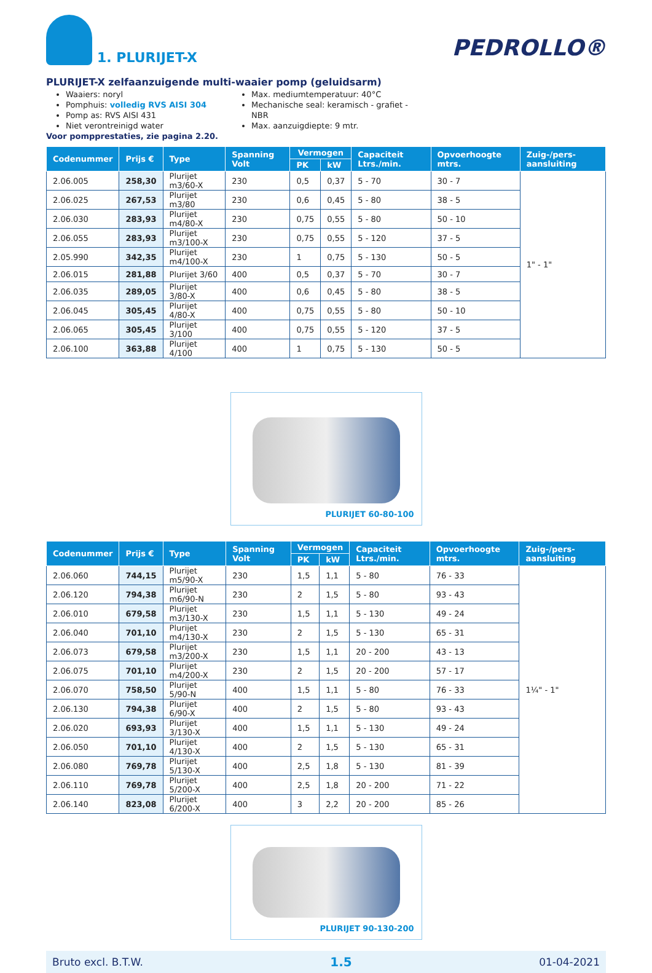1. PLURIJET-X
PEDROLLO®
PLURIJET-X zelfaanzuigende multi-waaier pomp (geluidsarm)
Waaiers: noryl
Pomphuis: volledig RVS AISI 304
Pomp as: RVS AISI 431
Niet verontreinigd water
Voor pompprestaties, zie pagina 2.20.
Max. mediumtemperatuur: 40°C
Mechanische seal: keramisch - grafiet - NBR
Max. aanzuigdiepte: 9 mtr.
| Codenummer | Prijs € | Type | Spanning Volt | Vermogen | | Capaciteit Ltrs./min. | Opvoerhoogte mtrs. | Zuig-/pers-aansluiting |
| --- | --- | --- | --- | --- | --- | --- | --- | --- |
| | | | | PK | kW | | | |
| 2.06.005 | 258,30 | Plurijet m3/60-X | 230 | 0,5 | 0,37 | 5 - 70 | 30 - 7 | 1" - 1" |
| 2.06.025 | 267,53 | Plurijet m3/80 | 230 | 0,6 | 0,45 | 5 - 80 | 38 - 5 | |
| 2.06.030 | 283,93 | Plurijet m4/80-X | 230 | 0,75 | 0,55 | 5 - 80 | 50 - 10 | |
| 2.06.055 | 283,93 | Plurijet m3/100-X | 230 | 0,75 | 0,55 | 5 - 120 | 37 - 5 | |
| 2.05.990 | 342,35 | Plurijet m4/100-X | 230 | 1 | 0,75 | 5 - 130 | 50 - 5 | |
| 2.06.015 | 281,88 | Plurijet 3/60 | 400 | 0,5 | 0,37 | 5 - 70 | 30 - 7 | |
| 2.06.035 | 289,05 | Plurijet 3/80-X | 400 | 0,6 | 0,45 | 5 - 80 | 38 - 5 | |
| 2.06.045 | 305,45 | Plurijet 4/80-X | 400 | 0,75 | 0,55 | 5 - 80 | 50 - 10 | |
| 2.06.065 | 305,45 | Plurijet 3/100 | 400 | 0,75 | 0,55 | 5 - 120 | 37 - 5 | |
| 2.06.100 | 363,88 | Plurijet 4/100 | 400 | 1 | 0,75 | 5 - 130 | 50 - 5 | |
PLURIJET 60-80-100
| Codenummer | Prijs € | Type | Spanning Volt | Vermogen | | Capaciteit Ltrs./min. | Opvoerhoogte mtrs. | Zuig-/pers-aansluiting |
| --- | --- | --- | --- | --- | --- | --- | --- | --- |
| | | | | PK | kW | | | |
| 2.06.060 | 744,15 | Plurijet m5/90-X | 230 | 1,5 | 1,1 | 5 - 80 | 76 - 33 | 1¼" - 1" |
| 2.06.120 | 794,38 | Plurijet m6/90-N | 230 | 2 | 1,5 | 5 - 80 | 93 - 43 | |
| 2.06.010 | 679,58 | Plurijet m3/130-X | 230 | 1,5 | 1,1 | 5 - 130 | 49 - 24 | |
| 2.06.040 | 701,10 | Plurijet m4/130-X | 230 | 2 | 1,5 | 5 - 130 | 65 - 31 | |
| 2.06.073 | 679,58 | Plurijet m3/200-X | 230 | 1,5 | 1,1 | 20 - 200 | 43 - 13 | |
| 2.06.075 | 701,10 | Plurijet m4/200-X | 230 | 2 | 1,5 | 20 - 200 | 57 - 17 | |
| 2.06.070 | 758,50 | Plurijet 5/90-N | 400 | 1,5 | 1,1 | 5 - 80 | 76 - 33 | |
| 2.06.130 | 794,38 | Plurijet 6/90-X | 400 | 2 | 1,5 | 5 - 80 | 93 - 43 | |
| 2.06.020 | 693,93 | Plurijet 3/130-X | 400 | 1,5 | 1,1 | 5 - 130 | 49 - 24 | |
| 2.06.050 | 701,10 | Plurijet 4/130-X | 400 | 2 | 1,5 | 5 - 130 | 65 - 31 | |
| 2.06.080 | 769,78 | Plurijet 5/130-X | 400 | 2,5 | 1,8 | 5 - 130 | 81 - 39 | |
| 2.06.110 | 769,78 | Plurijet 5/200-X | 400 | 2,5 | 1,8 | 20 - 200 | 71 - 22 | |
| 2.06.140 | 823,08 | Plurijet 6/200-X | 400 | 3 | 2,2 | 20 - 200 | 85 - 26 | |
PLURIJET 90-130-200
Bruto excl. B.T.W. 1.5 01-04-2021